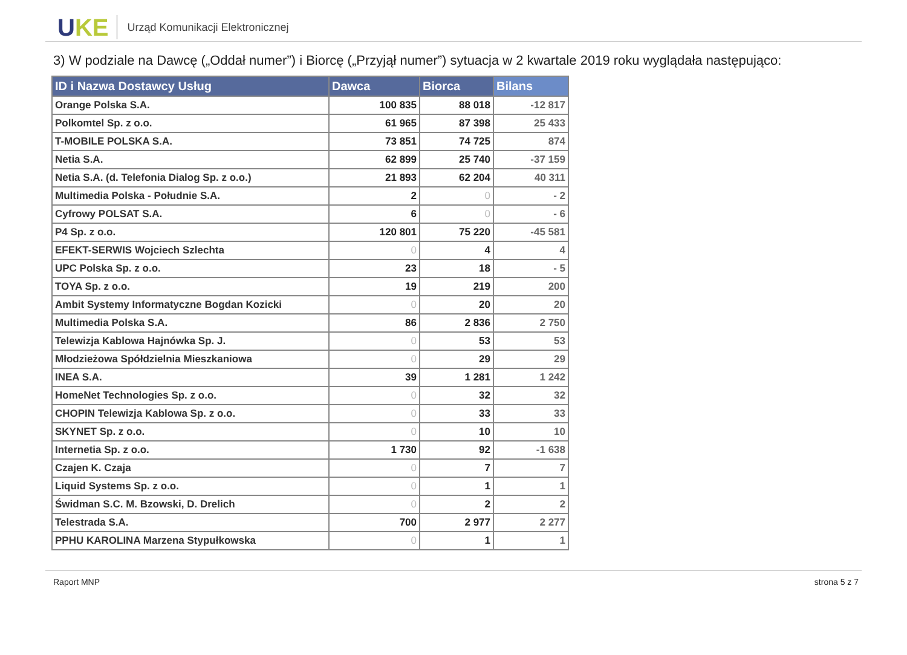UKE
Urząd Komunikacji Elektronicznej
3) W podziale na Dawcę („Oddał numer”) i Biorcę („Przyjął numer”) sytuacja w 2 kwartale 2019 roku wyglądała następująco:
| ID i Nazwa Dostawcy Usług | Dawca | Biorca | Bilans |
| --- | --- | --- | --- |
| Orange Polska S.A. | 100 835 | 88 018 | -12 817 |
| Polkomtel Sp. z o.o. | 61 965 | 87 398 | 25 433 |
| T-MOBILE POLSKA S.A. | 73 851 | 74 725 | 874 |
| Netia S.A. | 62 899 | 25 740 | -37 159 |
| Netia S.A. (d. Telefonia Dialog Sp. z o.o.) | 21 893 | 62 204 | 40 311 |
| Multimedia Polska - Południe S.A. | 2 | 0 | - 2 |
| Cyfrowy POLSAT S.A. | 6 | 0 | - 6 |
| P4 Sp. z o.o. | 120 801 | 75 220 | -45 581 |
| EFEKT-SERWIS Wojciech Szlechta | 0 | 4 | 4 |
| UPC Polska Sp. z o.o. | 23 | 18 | - 5 |
| TOYA Sp. z o.o. | 19 | 219 | 200 |
| Ambit Systemy Informatyczne Bogdan Kozicki | 0 | 20 | 20 |
| Multimedia Polska S.A. | 86 | 2 836 | 2 750 |
| Telewizja Kablowa Hajnówka Sp. J. | 0 | 53 | 53 |
| Młodzieżowa Spółdzielnia Mieszkaniowa | 0 | 29 | 29 |
| INEA S.A. | 39 | 1 281 | 1 242 |
| HomeNet Technologies Sp. z o.o. | 0 | 32 | 32 |
| CHOPIN Telewizja Kablowa Sp. z o.o. | 0 | 33 | 33 |
| SKYNET Sp. z o.o. | 0 | 10 | 10 |
| Internetia Sp. z o.o. | 1 730 | 92 | -1 638 |
| Czajen K. Czaja | 0 | 7 | 7 |
| Liquid Systems Sp. z o.o. | 0 | 1 | 1 |
| Świdman S.C. M. Bzowski, D. Drelich | 0 | 2 | 2 |
| Telestrada S.A. | 700 | 2 977 | 2 277 |
| PPHU KAROLINA Marzena Stypułkowska | 0 | 1 | 1 |
Raport MNP strona 5 z 7